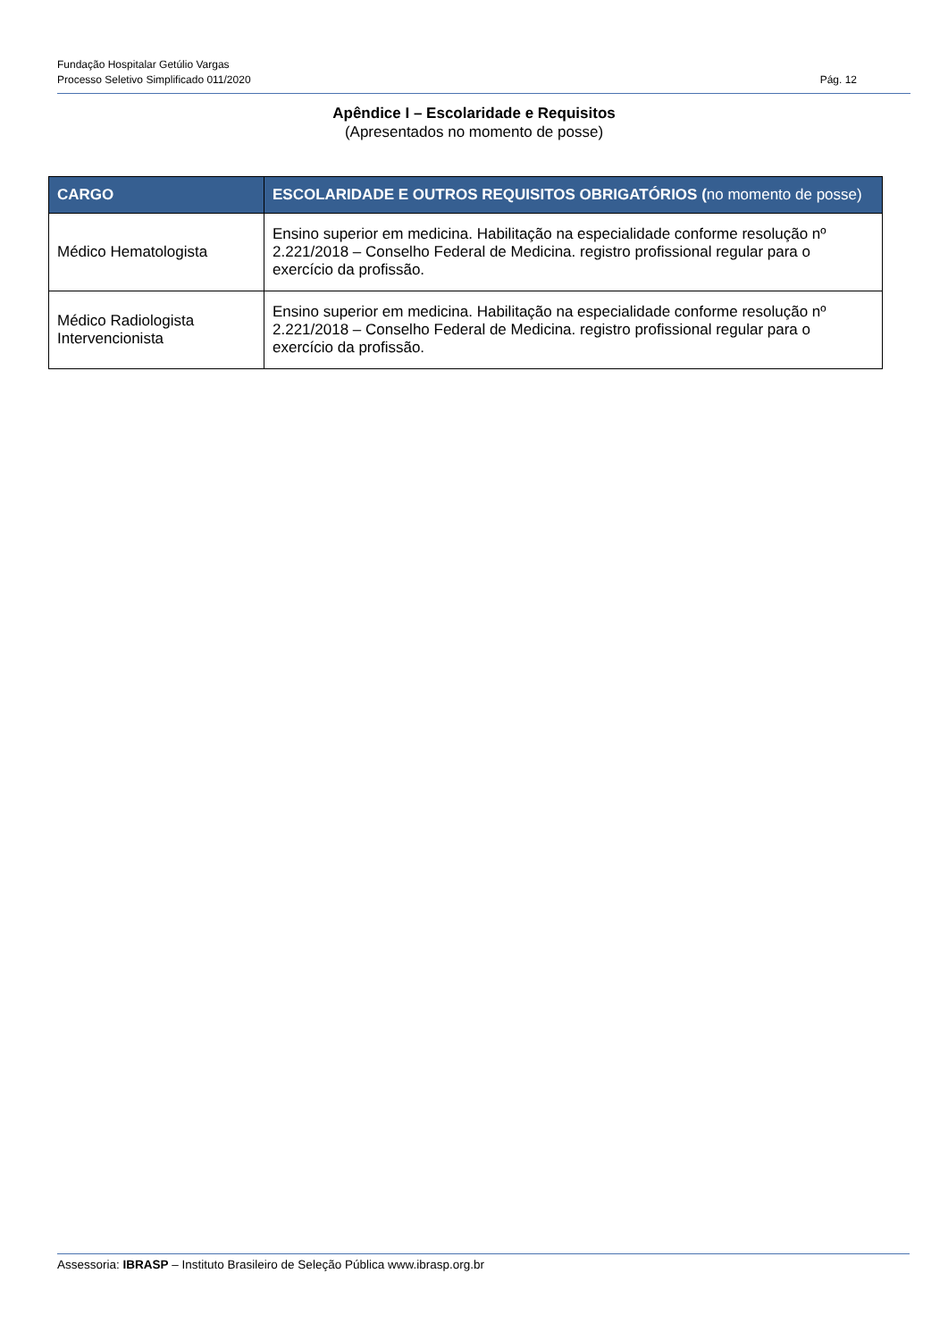Fundação Hospitalar Getúlio Vargas
Processo Seletivo Simplificado 011/2020 Pág. 12
Apêndice I – Escolaridade e Requisitos
(Apresentados no momento de posse)
| CARGO | ESCOLARIDADE E OUTROS REQUISITOS OBRIGATÓRIOS ( no momento de posse) |
| --- | --- |
| Médico Hematologista | Ensino superior em medicina. Habilitação na especialidade conforme resolução nº 2.221/2018 – Conselho Federal de Medicina. registro profissional regular para o exercício da profissão. |
| Médico Radiologista Intervencionista | Ensino superior em medicina. Habilitação na especialidade conforme resolução nº 2.221/2018 – Conselho Federal de Medicina. registro profissional regular para o exercício da profissão. |
Assessoria: IBRASP – Instituto Brasileiro de Seleção Pública www.ibrasp.org.br